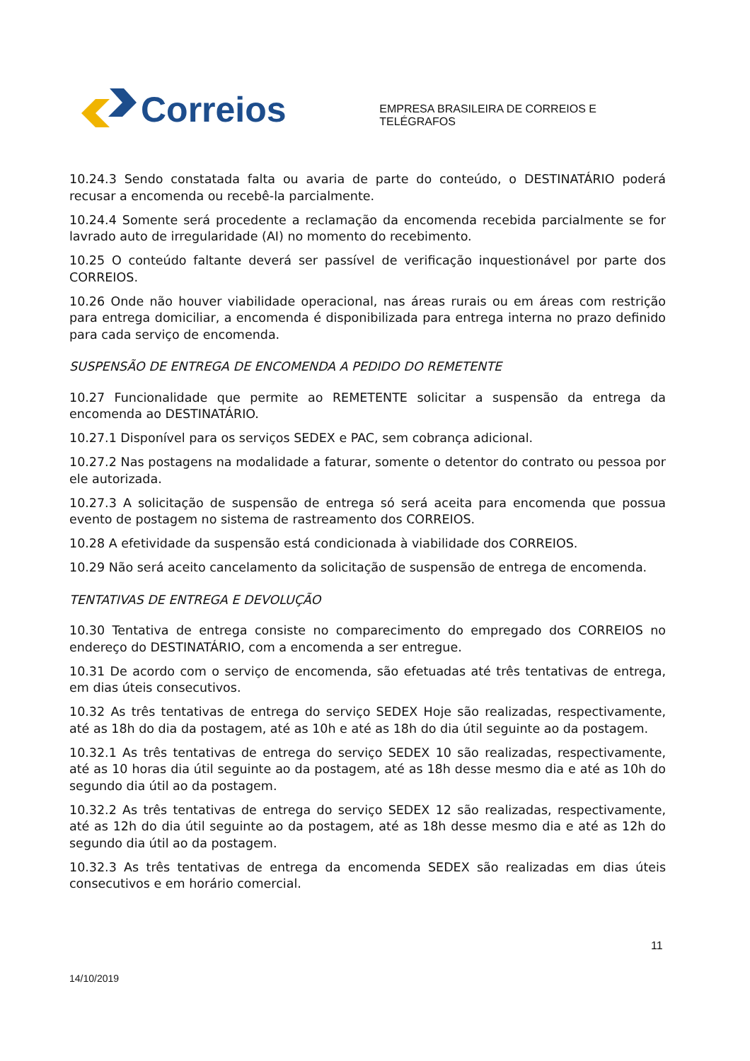Correios
EMPRESA BRASILEIRA DE CORREIOS E TELÉGRAFOS
10.24.3 Sendo constatada falta ou avaria de parte do conteúdo, o DESTINATÁRIO poderá recusar a encomenda ou recebê-la parcialmente.
10.24.4 Somente será procedente a reclamação da encomenda recebida parcialmente se for lavrado auto de irregularidade (AI) no momento do recebimento.
10.25 O conteúdo faltante deverá ser passível de verificação inquestionável por parte dos CORREIOS.
10.26 Onde não houver viabilidade operacional, nas áreas rurais ou em áreas com restrição para entrega domiciliar, a encomenda é disponibilizada para entrega interna no prazo definido para cada serviço de encomenda.
SUSPENSÃO DE ENTREGA DE ENCOMENDA A PEDIDO DO REMETENTE
10.27 Funcionalidade que permite ao REMETENTE solicitar a suspensão da entrega da encomenda ao DESTINATÁRIO.
10.27.1 Disponível para os serviços SEDEX e PAC, sem cobrança adicional.
10.27.2 Nas postagens na modalidade a faturar, somente o detentor do contrato ou pessoa por ele autorizada.
10.27.3 A solicitação de suspensão de entrega só será aceita para encomenda que possua evento de postagem no sistema de rastreamento dos CORREIOS.
10.28 A efetividade da suspensão está condicionada à viabilidade dos CORREIOS.
10.29 Não será aceito cancelamento da solicitação de suspensão de entrega de encomenda.
TENTATIVAS DE ENTREGA E DEVOLUÇÃO
10.30 Tentativa de entrega consiste no comparecimento do empregado dos CORREIOS no endereço do DESTINATÁRIO, com a encomenda a ser entregue.
10.31 De acordo com o serviço de encomenda, são efetuadas até três tentativas de entrega, em dias úteis consecutivos.
10.32 As três tentativas de entrega do serviço SEDEX Hoje são realizadas, respectivamente, até as 18h do dia da postagem, até as 10h e até as 18h do dia útil seguinte ao da postagem.
10.32.1 As três tentativas de entrega do serviço SEDEX 10 são realizadas, respectivamente, até as 10 horas dia útil seguinte ao da postagem, até as 18h desse mesmo dia e até as 10h do segundo dia útil ao da postagem.
10.32.2 As três tentativas de entrega do serviço SEDEX 12 são realizadas, respectivamente, até as 12h do dia útil seguinte ao da postagem, até as 18h desse mesmo dia e até as 12h do segundo dia útil ao da postagem.
10.32.3 As três tentativas de entrega da encomenda SEDEX são realizadas em dias úteis consecutivos e em horário comercial.
11
14/10/2019